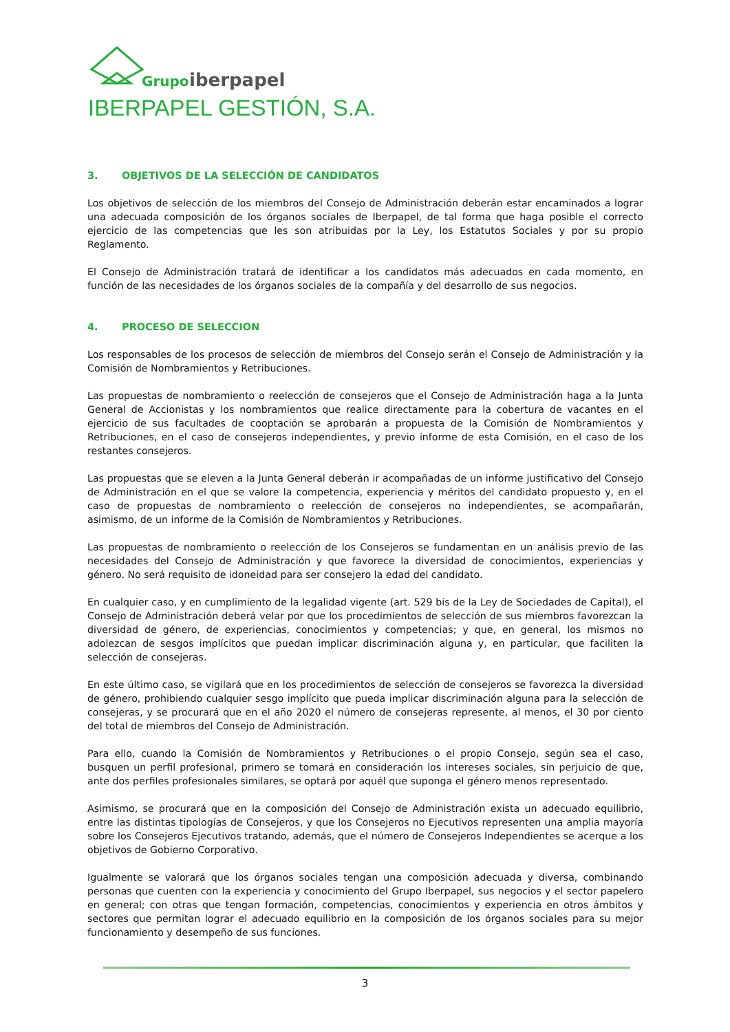Grupo
iberpapel
IBERPAPEL GESTIÓN, S.A.
3. OBJETIVOS DE LA SELECCIÓN DE CANDIDATOS
Los objetivos de selección de los miembros del Consejo de Administración deberán estar encaminados a lograr una adecuada composición de los órganos sociales de Iberpapel, de tal forma que haga posible el correcto ejercicio de las competencias que les son atribuidas por la Ley, los Estatutos Sociales y por su propio Reglamento.
El Consejo de Administración tratará de identificar a los candidatos más adecuados en cada momento, en función de las necesidades de los órganos sociales de la compañía y del desarrollo de sus negocios.
4. PROCESO DE SELECCION
Los responsables de los procesos de selección de miembros del Consejo serán el Consejo de Administración y la Comisión de Nombramientos y Retribuciones.
Las propuestas de nombramiento o reelección de consejeros que el Consejo de Administración haga a la Junta General de Accionistas y los nombramientos que realice directamente para la cobertura de vacantes en el ejercicio de sus facultades de cooptación se aprobarán a propuesta de la Comisión de Nombramientos y Retribuciones, en el caso de consejeros independientes, y previo informe de esta Comisión, en el caso de los restantes consejeros.
Las propuestas que se eleven a la Junta General deberán ir acompañadas de un informe justificativo del Consejo de Administración en el que se valore la competencia, experiencia y méritos del candidato propuesto y, en el caso de propuestas de nombramiento o reelección de consejeros no independientes, se acompañarán, asimismo, de un informe de la Comisión de Nombramientos y Retribuciones.
Las propuestas de nombramiento o reelección de los Consejeros se fundamentan en un análisis previo de las necesidades del Consejo de Administración y que favorece la diversidad de conocimientos, experiencias y género. No será requisito de idoneidad para ser consejero la edad del candidato.
En cualquier caso, y en cumplimiento de la legalidad vigente (art. 529 bis de la Ley de Sociedades de Capital), el Consejo de Administración deberá velar por que los procedimientos de selección de sus miembros favorezcan la diversidad de género, de experiencias, conocimientos y competencias; y que, en general, los mismos no adolezcan de sesgos implícitos que puedan implicar discriminación alguna y, en particular, que faciliten la selección de consejeras.
En este último caso, se vigilará que en los procedimientos de selección de consejeros se favorezca la diversidad de género, prohibiendo cualquier sesgo implícito que pueda implicar discriminación alguna para la selección de consejeras, y se procurará que en el año 2020 el número de consejeras represente, al menos, el 30 por ciento del total de miembros del Consejo de Administración.
Para ello, cuando la Comisión de Nombramientos y Retribuciones o el propio Consejo, según sea el caso, busquen un perfil profesional, primero se tomará en consideración los intereses sociales, sin perjuicio de que, ante dos perfiles profesionales similares, se optará por aquél que suponga el género menos representado.
Asimismo, se procurará que en la composición del Consejo de Administración exista un adecuado equilibrio, entre las distintas tipologías de Consejeros, y que los Consejeros no Ejecutivos representen una amplia mayoría sobre los Consejeros Ejecutivos tratando, además, que el número de Consejeros Independientes se acerque a los objetivos de Gobierno Corporativo.
Igualmente se valorará que los órganos sociales tengan una composición adecuada y diversa, combinando personas que cuenten con la experiencia y conocimiento del Grupo Iberpapel, sus negocios y el sector papelero en general; con otras que tengan formación, competencias, conocimientos y experiencia en otros ámbitos y sectores que permitan lograr el adecuado equilibrio en la composición de los órganos sociales para su mejor funcionamiento y desempeño de sus funciones.
3